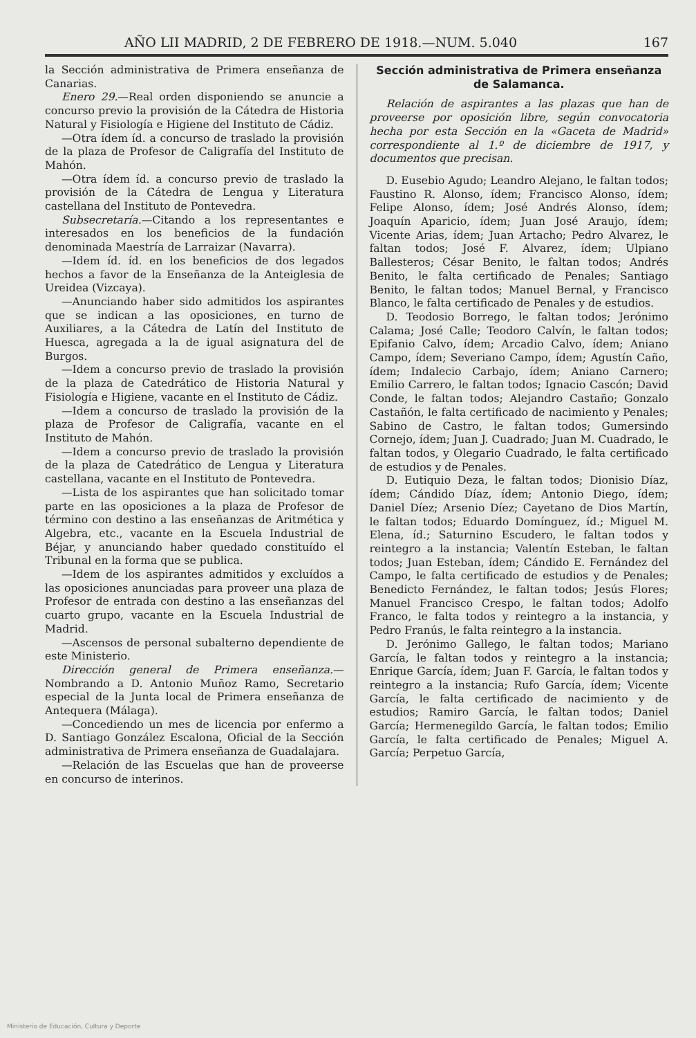AÑO LII MADRID, 2 DE FEBRERO DE 1918.—NUM. 5.040 167
la Sección administrativa de Primera enseñanza de Canarias.
Enero 29.—Real orden disponiendo se anuncie a concurso previo la provisión de la Cátedra de Historia Natural y Fisiología e Higiene del Instituto de Cádiz.
—Otra ídem íd. a concurso de traslado la provisión de la plaza de Profesor de Caligrafía del Instituto de Mahón.
—Otra ídem íd. a concurso previo de traslado la provisión de la Cátedra de Lengua y Literatura castellana del Instituto de Pontevedra.
Subsecretaría.—Citando a los representantes e interesados en los beneficios de la fundación denominada Maestría de Larraizar (Navarra).
—Idem íd. íd. en los beneficios de dos legados hechos a favor de la Enseñanza de la Anteiglesia de Ureidea (Vizcaya).
—Anunciando haber sido admitidos los aspirantes que se indican a las oposiciones, en turno de Auxiliares, a la Cátedra de Latín del Instituto de Huesca, agregada a la de igual asignatura del de Burgos.
—Idem a concurso previo de traslado la provisión de la plaza de Catedrático de Historia Natural y Fisiología e Higiene, vacante en el Instituto de Cádiz.
—Idem a concurso de traslado la provisión de la plaza de Profesor de Caligrafía, vacante en el Instituto de Mahón.
—Idem a concurso previo de traslado la provisión de la plaza de Catedrático de Lengua y Literatura castellana, vacante en el Instituto de Pontevedra.
—Lista de los aspirantes que han solicitado tomar parte en las oposiciones a la plaza de Profesor de término con destino a las enseñanzas de Aritmética y Algebra, etc., vacante en la Escuela Industrial de Béjar, y anunciando haber quedado constituído el Tribunal en la forma que se publica.
—Idem de los aspirantes admitidos y excluídos a las oposiciones anunciadas para proveer una plaza de Profesor de entrada con destino a las enseñanzas del cuarto grupo, vacante en la Escuela Industrial de Madrid.
—Ascensos de personal subalterno dependiente de este Ministerio.
Dirección general de Primera enseñanza.—Nombrando a D. Antonio Muñoz Ramo, Secretario especial de la Junta local de Primera enseñanza de Antequera (Málaga).
—Concediendo un mes de licencia por enfermo a D. Santiago González Escalona, Oficial de la Sección administrativa de Primera enseñanza de Guadalajara.
—Relación de las Escuelas que han de proveerse en concurso de interinos.
Sección administrativa de Primera enseñanza de Salamanca.
Relación de aspirantes a las plazas que han de proveerse por oposición libre, según convocatoria hecha por esta Sección en la «Gaceta de Madrid» correspondiente al 1.º de diciembre de 1917, y documentos que precisan.
D. Eusebio Agudo; Leandro Alejano, le faltan todos; Faustino R. Alonso, ídem; Francisco Alonso, ídem; Felipe Alonso, ídem; José Andrés Alonso, ídem; Joaquín Aparicio, ídem; Juan José Araujo, ídem; Vicente Arias, ídem; Juan Artacho; Pedro Alvarez, le faltan todos; José F. Alvarez, ídem; Ulpiano Ballesteros; César Benito, le faltan todos; Andrés Benito, le falta certificado de Penales; Santiago Benito, le faltan todos; Manuel Bernal, y Francisco Blanco, le falta certificado de Penales y de estudios.
D. Teodosio Borrego, le faltan todos; Jerónimo Calama; José Calle; Teodoro Calvín, le faltan todos; Epifanio Calvo, ídem; Arcadio Calvo, ídem; Aniano Campo, ídem; Severiano Campo, ídem; Agustín Caño, ídem; Indalecio Carbajo, ídem; Aniano Carnero; Emilio Carrero, le faltan todos; Ignacio Cascón; David Conde, le faltan todos; Alejandro Castaño; Gonzalo Castañón, le falta certificado de nacimiento y Penales; Sabino de Castro, le faltan todos; Gumersindo Cornejo, ídem; Juan J. Cuadrado; Juan M. Cuadrado, le faltan todos, y Olegario Cuadrado, le falta certificado de estudios y de Penales.
D. Eutiquio Deza, le faltan todos; Dionisio Díaz, ídem; Cándido Díaz, ídem; Antonio Diego, ídem; Daniel Díez; Arsenio Díez; Cayetano de Dios Martín, le faltan todos; Eduardo Domínguez, íd.; Miguel M. Elena, íd.; Saturnino Escudero, le faltan todos y reintegro a la instancia; Valentín Esteban, le faltan todos; Juan Esteban, ídem; Cándido E. Fernández del Campo, le falta certificado de estudios y de Penales; Benedicto Fernández, le faltan todos; Jesús Flores; Manuel Francisco Crespo, le faltan todos; Adolfo Franco, le falta todos y reintegro a la instancia, y Pedro Franús, le falta reintegro a la instancia.
D. Jerónimo Gallego, le faltan todos; Mariano García, le faltan todos y reintegro a la instancia; Enrique García, ídem; Juan F. García, le faltan todos y reintegro a la instancia; Rufo García, ídem; Vicente García, le falta certificado de nacimiento y de estudios; Ramiro García, le faltan todos; Daniel García; Hermenegildo García, le faltan todos; Emilio García, le falta certificado de Penales; Miguel A. García; Perpetuo García,
Ministerio de Educación, Cultura y Deporte